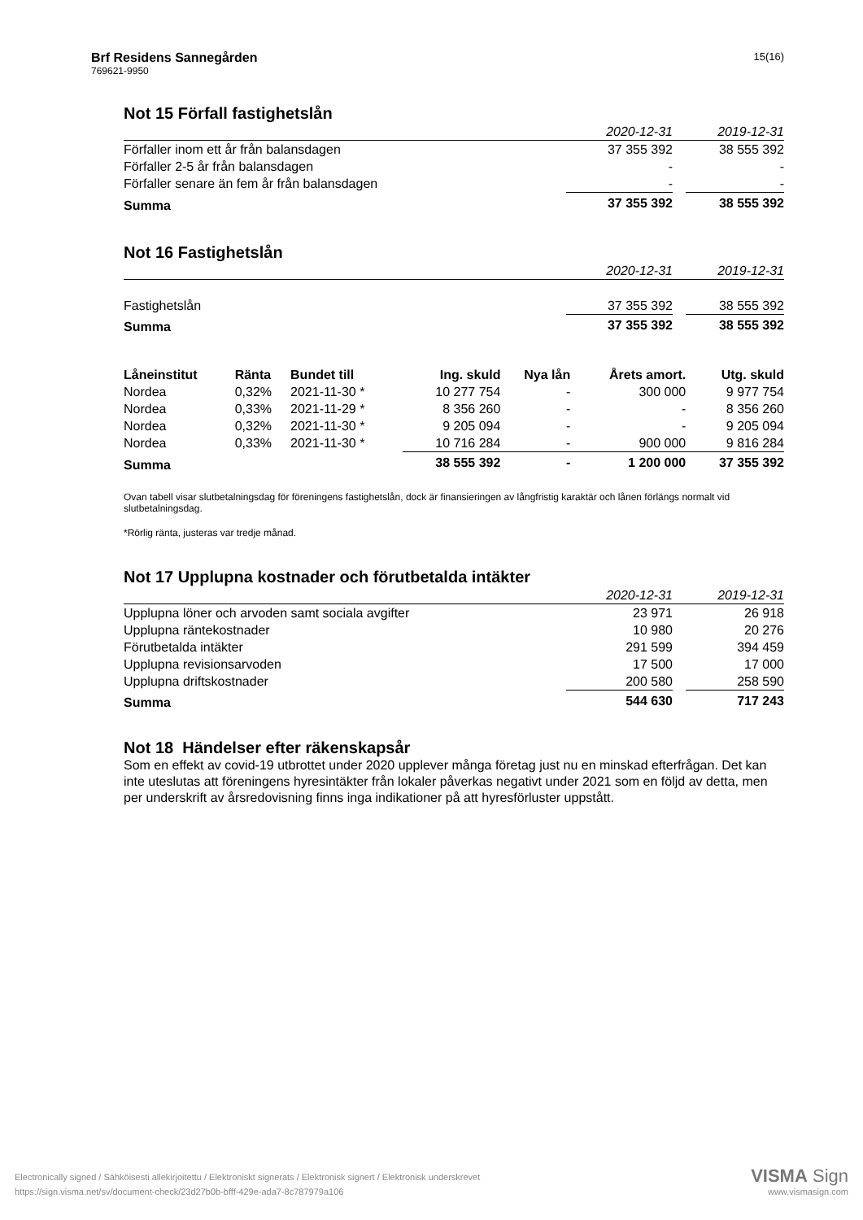15(16)
Brf Residens Sannegården
769621-9950
Not 15 Förfall fastighetslån
| | 2020-12-31 | | 2019-12-31 |
| --- | --- | --- | --- |
| Förfaller inom ett år från balansdagen | 37 355 392 | | 38 555 392 |
| Förfaller 2-5 år från balansdagen | - | | - |
| Förfaller senare än fem år från balansdagen | - | | - |
| Summa | 37 355 392 | | 38 555 392 |
Not 16 Fastighetslån
| | 2020-12-31 | | 2019-12-31 |
| --- | --- | --- | --- |
| Fastighetslån | 37 355 392 | | 38 555 392 |
| Summa | 37 355 392 | | 38 555 392 |
| Låneinstitut | Ränta | Bundet till | Ing. skuld | Nya lån | Årets amort. | Utg. skuld |
| Nordea | 0,32% | 2021-11-30 * | 10 277 754 | - | 300 000 | 9 977 754 |
| Nordea | 0,33% | 2021-11-29 * | 8 356 260 | - | - | 8 356 260 |
| Nordea | 0,32% | 2021-11-30 * | 9 205 094 | - | - | 9 205 094 |
| Nordea | 0,33% | 2021-11-30 * | 10 716 284 | - | 900 000 | 9 816 284 |
| Summa | | | 38 555 392 | - | 1 200 000 | 37 355 392 |
Ovan tabell visar slutbetalningsdag för föreningens fastighetslån, dock är finansieringen av långfristig karaktär och lånen förlängs normalt vid slutbetalningsdag.
*Rörlig ränta, justeras var tredje månad.
Not 17 Upplupna kostnader och förutbetalda intäkter
| | 2020-12-31 | | 2019-12-31 |
| --- | --- | --- | --- |
| Upplupna löner och arvoden samt sociala avgifter | 23 971 | | 26 918 |
| Upplupna räntekostnader | 10 980 | | 20 276 |
| Förutbetalda intäkter | 291 599 | | 394 459 |
| Upplupna revisionsarvoden | 17 500 | | 17 000 |
| Upplupna driftskostnader | 200 580 | | 258 590 |
| Summa | 544 630 | | 717 243 |
Not 18 Händelser efter räkenskapsår
Som en effekt av covid-19 utbrottet under 2020 upplever många företag just nu en minskad efterfrågan. Det kan inte uteslutas att föreningens hyresintäkter från lokaler påverkas negativt under 2021 som en följd av detta, men per underskrift av årsredovisning finns inga indikationer på att hyresförluster uppstått.
Electronically signed / Sähköisesti allekirjoitettu / Elektroniskt signerats / Elektronisk signert / Elektronisk underskrevet
https://sign.visma.net/sv/document-check/23d27b0b-bfff-429e-ada7-8c787979a106
VISMA Sign
www.vismasign.com